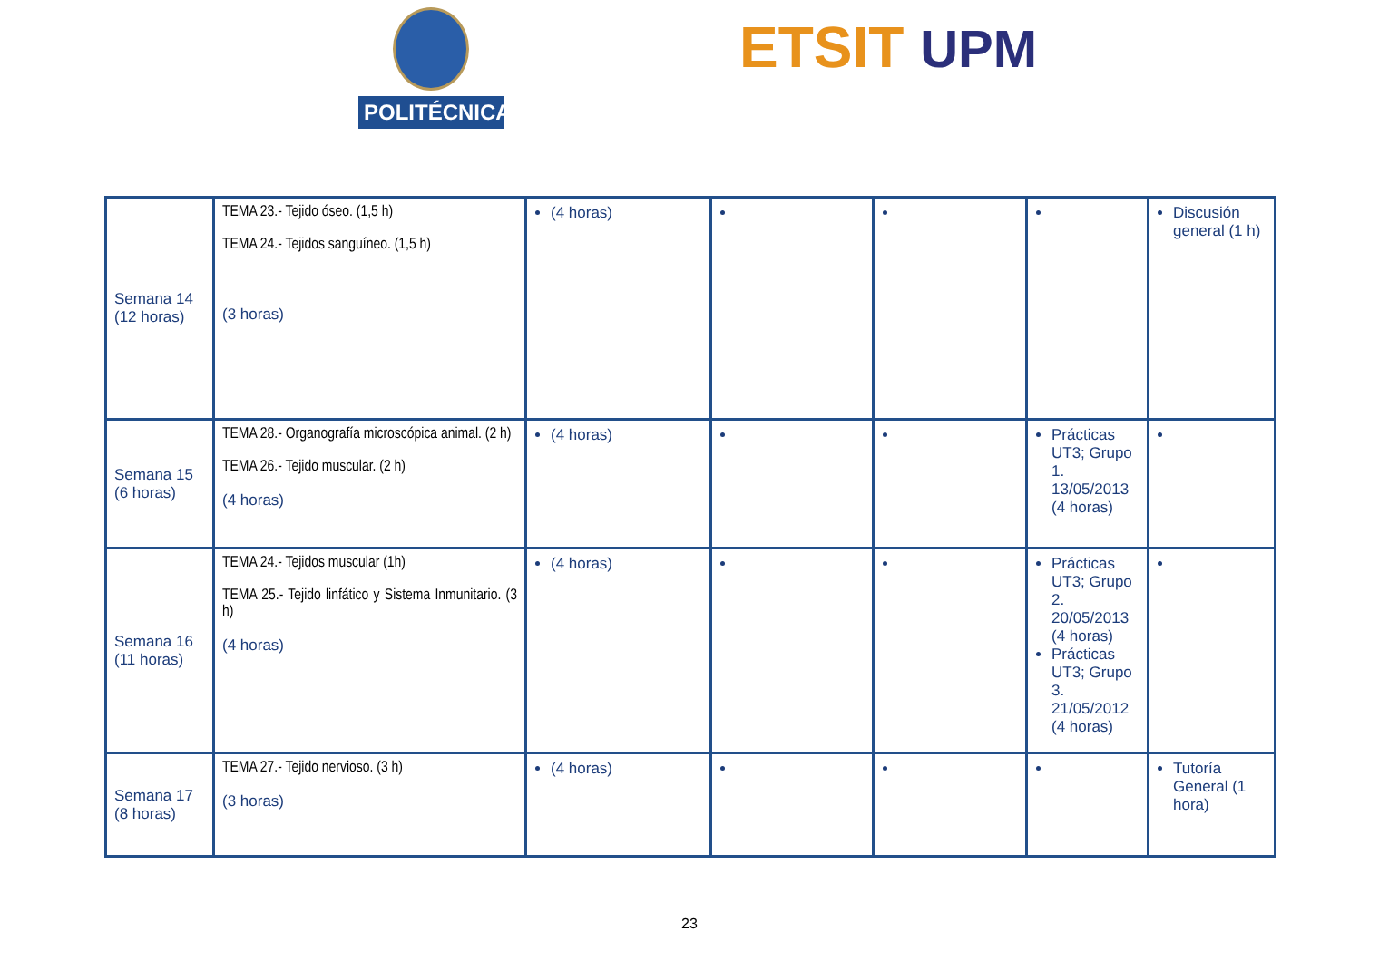POLITÉCNICA ETSIT UPM
| Semana 14 (12 horas) | TEMA 23.- Tejido óseo. (1,5 h) TEMA 24.- Tejidos sanguíneo. (1,5 h) (3 horas) | (4 horas) | | | | Discusión general (1 h) |
| Semana 15 (6 horas) | TEMA 28.- Organografía microscópica animal. (2 h) TEMA 26.- Tejido muscular. (2 h) (4 horas) | (4 horas) | | | Prácticas UT3; Grupo 1. 13/05/2013 (4 horas) | |
| Semana 16 (11 horas) | TEMA 24.- Tejidos muscular (1h) TEMA 25.- Tejido linfático y Sistema Inmunitario. (3 h) (4 horas) | (4 horas) | | | Prácticas UT3; Grupo 2. 20/05/2013 (4 horas) Prácticas UT3; Grupo 3. 21/05/2012 (4 horas) | |
| Semana 17 (8 horas) | TEMA 27.- Tejido nervioso. (3 h) (3 horas) | (4 horas) | | | | Tutoría General (1 hora) |
23